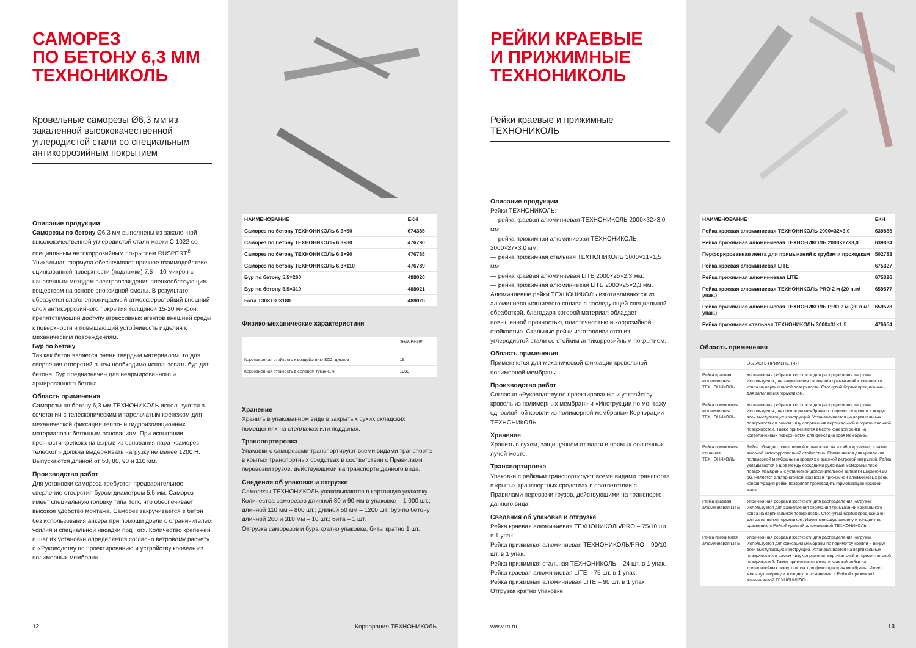САМОРЕЗ
ПО БЕТОНУ 6,3 ММ
ТЕХНОНИКОЛЬ
Кровельные саморезы Ø6,3 мм из закаленной высококачественной углеродистой стали со специальным антикоррозийным покрытием
Описание продукции
Саморезы по бетону Ø6,3 мм выполнены из закаленной высококачественной углеродистой стали марки С 1022 со специальным антикоррозийным покрытием RUSPERT<sup>®</sup>. Уникальная формула обеспечивает прочное взаимодействие оцинкованной поверхности (подложки) 7,5 – 10 микрон с нанесенным методом электроосаждения пленкообразующим веществом на основе эпоксидной смолы. В результате образуется влагонепроницаемый атмосферостойкий внешний слой антикоррозийного покрытия толщиной 15-20 микрон, препятствующий доступу агрессивных агентов внешней среды к поверхности и повышающий устойчивость изделия к механическим повреждениям.
Бур по бетону
Так как бетон является очень твердым материалом, то для сверления отверстий в нем необходимо использовать бур для бетона. Бур предназначен для неармированного и армированного бетона.
Область применения
Саморезы по бетону 6,3 мм ТЕХНОНИКОЛЬ используются в сочетании с телескопическим и тарельчатым крепежом для механической фиксации тепло- и гидроизоляционных материалов к бетонным основаниям. При испытании прочности крепежа на вырыв из основания пара «саморез-телескоп» должна выдерживать нагрузку не менее 1200 Н. Выпускаются длиной от 50, 80, 90 и 110 мм.
Производство работ
Для установки самореза требуется предварительное сверление отверстия буром диаметром 5,5 мм. Саморез имеет специальную головку типа Torx, что обеспечивает высокое удобство монтажа. Саморез закручивается в бетон без использования анкера при помощи дрели с ограничителем усилия и специальной насадки под Torx. Количество крепежей и шаг их установки определяется согласно ветровому расчету и «Руководству по проектированию и устройству кровель из полимерных мембран».
12
| НАИМЕНОВАНИЕ | ЕКН |
| --- | --- |
| Саморез по бетону ТЕХНОНИКОЛЬ 6,3×50 | 674385 |
| Саморез по бетону ТЕХНОНИКОЛЬ 6,3×80 | 476790 |
| Саморез по бетону ТЕХНОНИКОЛЬ 6,3×90 | 476788 |
| Саморез по бетону ТЕХНОНИКОЛЬ 6,3×110 | 476789 |
| Бур по бетону 5,5×260 | 488020 |
| Бур по бетону 5,5×310 | 488021 |
| Бита T30×T30×180 | 488026 |
Физико-механические характеристики
| | ЗНАЧЕНИЕ |
| Коррозионная стойкость к воздействию SO2, циклов | 15 |
| Коррозионная стойкость в солевом тумане, ч | 1000 |
Хранение
Хранить в упакованном виде в закрытых сухих складских помещениях на стеллажах или поддонах.
Транспортировка
Упаковки с саморезами транспортируют всеми видами транспорта в крытых транспортных средствах в соответствии с Правилами перевозки грузов, действующими на транспорте данного вида.
Сведения об упаковке и отгрузке
Саморезы ТЕХНОНИКОЛЬ упаковываются в картонную упаковку. Количества саморезов длинной 80 и 90 мм в упаковке – 1 000 шт.; длинной 110 мм – 800 шт.; длиной 50 мм – 1200 шт; бур по бетону длинной 260 и 310 мм – 10 шт.; бита – 1 шт.
Отгрузка саморезов и бура кратно упаковке, биты кратно 1 шт.
Корпорация ТЕХНОНИКОЛЬ
РЕЙКИ КРАЕВЫЕ
И ПРИЖИМНЫЕ
ТЕХНОНИКОЛЬ
Рейки краевые и прижимные
ТЕХНОНИКОЛЬ
Описание продукции
Рейки ТЕХНОНИКОЛЬ:
— рейка краевая алюминиевая ТЕХНОНИКОЛЬ 2000×32×3,0 мм;
— рейка прижимная алюминиевая ТЕХНОНИКОЛЬ 2000×27×3,0 мм;
— рейка прижимная стальная ТЕХНОНИКОЛЬ 3000×31×1,5 мм;
— рейка краевая алюминиевая LITE 2000×25×2,3 мм;
— рейка прижимная алюминиевая LITE 2000×25×2,3 мм.
Алюминиевые рейки ТЕХНОНИКОЛЬ изготавливаются из алюминиево-магниевого сплава с последующей специальной обработкой, благодаря которой материал обладает повышенной прочностью, пластичностью и коррозийной стойкостью. Стальные рейки изготавливаются из углеродистой стали со стойким антикоррозийным покрытием.
Область применения
Применяются для механической фиксации кровельной полимерной мембраны.
Производство работ
Согласно «Руководству по проектированию и устройству кровель из полимерных мембран» и «Инструкции по монтажу однослойной кровли из полимерной мембраны» Корпорации ТЕХНОНИКОЛЬ.
Хранение
Хранить в сухом, защищенном от влаги и прямых солнечных лучей месте.
Транспортировка
Упаковки с рейками транспортируют всеми видами транспорта в крытых транспортных средствах в соответствии с Правилами перевозки грузов, действующими на транспорте данного вида.
Сведения об упаковке и отгрузке
Рейка краевая алюминиевая ТЕХНОНИКОЛЬ/PRO – 75/10 шт. в 1 упак.
Рейка прижимная алюминиевая ТЕХНОНИКОЛЬ/PRO – 90/10 шт. в 1 упак.
Рейка прижимная стальная ТЕХНОНИКОЛЬ – 24 шт. в 1 упак.
Рейка краевая алюминиевая LITE – 75 шт. в 1 упак.
Рейка прижимная алюминиевая LITE – 90 шт. в 1 упак.
Отгрузка кратно упаковке.
www.tn.ru
| НАИМЕНОВАНИЕ | ЕКН |
| --- | --- |
| Рейка краевая алюминиевая ТЕХНОНИКОЛЬ 2000×32×3,0 | 639886 |
| Рейка прижимная алюминиевая ТЕХНОНИКОЛЬ 2000×27×3,0 | 639884 |
| Перфорированная лента для примыканий к трубам и проходкам | 502783 |
| Рейка краевая алюминиевая LITE | 675327 |
| Рейка прижимная алюминиевая LITE | 675326 |
| Рейка краевая алюминиевая ТЕХНОНИКОЛЬ PRO 2 м (20 п.м/упак.) | 659577 |
| Рейка прижимная алюминиевая ТЕХНОНИКОЛЬ PRO 2 м (20 п.м/упак.) | 659578 |
| Рейка прижимная стальная ТЕХНОНИКОЛЬ 3000×31×1,5 | 476654 |
Область применения
| | ОБЛАСТЬ ПРИМЕНЕНИЯ |
| Рейка краевая алюминиевая ТЕХНОНИКОЛЬ | Упрочненная ребрами жесткости для распределения нагрузки. Используется для закрепления окончания примыканий кровельного ковра на вертикальной поверхности. Отогнутый бортик предназначен для заполнения герметиком. |
| Рейка прижимная алюминиевая ТЕХНОНИКОЛЬ | Упрочненная ребрами жесткости для распределения нагрузки. Используется для фиксации мембраны по периметру кровли и вокруг всех выступающих конструкций. Устанавливается на вертикальных поверхностях в самом низу сопряжения вертикальной и горизонтальной поверхностей. Также применяется вместо краевой рейки на криволинейных поверхностях для фиксации края мембраны. |
| Рейка прижимная стальная ТЕХНОНИКОЛЬ | Рейка обладает повышенной прочностью на изгиб и кручение, а также высокой антикоррозионной стойкостью. Применяется для крепления полимерной мембраны на кровлях с высокой ветровой нагрузкой. Рейка укладывается в шов между соседними рулонами мембраны либо поверх мембраны с установкой дополнительной заплатки шириной 20 см. Является альтернативой краевой и прижимной алюминиевых реек, конфигурация рейки позволяет производить герметизацию краевой зоны. |
| Рейка краевая алюминиевая LITE | Упрочненная ребрами жесткости для распределения нагрузки. Используется для закрепления окончания примыканий кровельного ковра на вертикальной поверхности. Отогнутый бортик предназначен для заполнения герметиком. Имеет меньшую ширину и толщину по сравнению с Рейкой краевой алюминиевой ТЕХНОНИКОЛЬ. |
| Рейка прижимная алюминиевая LITE | Упрочненная ребрами жесткости для распределения нагрузки. Используется для фиксации мембраны по периметру кровли и вокруг всех выступающих конструкций. Устанавливается на вертикальных поверхностях в самом низу сопряжения вертикальной и горизонтальной поверхностей. Также применяется вместо краевой рейки на криволинейных поверхностях для фиксации края мембраны. Имеет меньшую ширину и толщину по сравнению с Рейкой прижимной алюминиевой ТЕХНОНИКОЛЬ. |
13